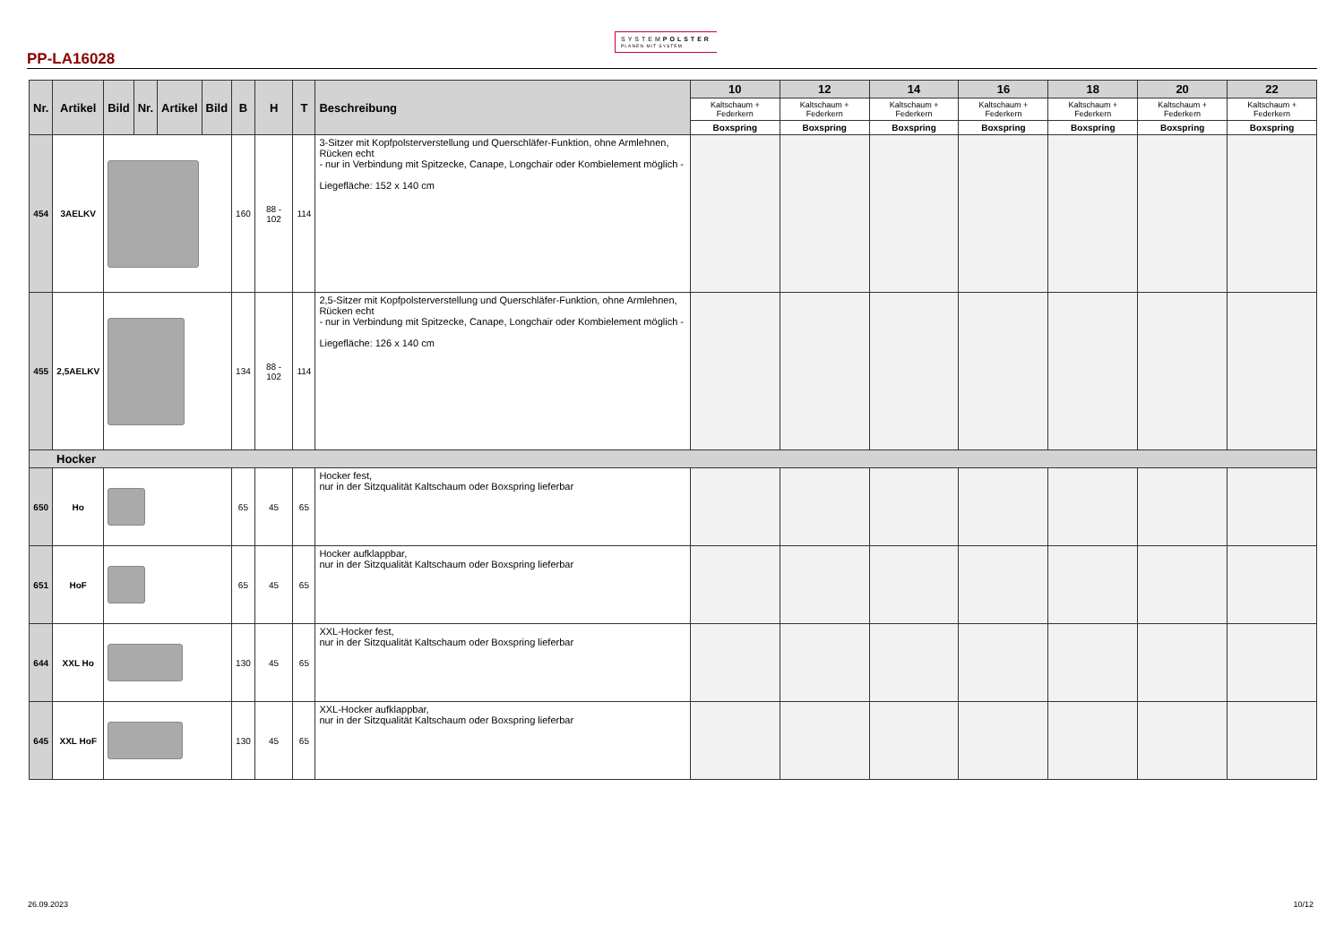PP-LA16028
SYSTEMPOLSTER
PLANEN MIT SYSTEM
| Nr. | Artikel | Bild | Nr. | Artikel | Bild | B | H | T | Beschreibung | 10 | 12 | 14 | 16 | 18 | 20 | 22 |
| --- | --- | --- | --- | --- | --- | --- | --- | --- | --- | --- | --- | --- | --- | --- | --- | --- |
| | | | | | | | | | | Kaltschaum + Federkern | Kaltschaum + Federkern | Kaltschaum + Federkern | Kaltschaum + Federkern | Kaltschaum + Federkern | Kaltschaum + Federkern | Kaltschaum + Federkern |
| | | | | | | | | | | Boxspring | Boxspring | Boxspring | Boxspring | Boxspring | Boxspring | Boxspring |
| 454 | 3AELKV | | | | | 160 | 88 - 102 | 114 | 3-Sitzer mit Kopfpolsterverstellung und Querschläfer-Funktion, ohne Armlehnen, Rücken echt - nur in Verbindung mit Spitzecke, Canape, Longchair oder Kombielement möglich - Liegefläche: 152 x 140 cm | | | | | | | |
| 455 | 2,5AELKV | | | | | 134 | 88 - 102 | 114 | 2,5-Sitzer mit Kopfpolsterverstellung und Querschläfer-Funktion, ohne Armlehnen, Rücken echt - nur in Verbindung mit Spitzecke, Canape, Longchair oder Kombielement möglich - Liegefläche: 126 x 140 cm | | | | | | | |
| Hocker | | | | | | | | | | | | | | | | |
| 650 | Ho | | | | | 65 | 45 | 65 | Hocker fest, nur in der Sitzqualität Kaltschaum oder Boxspring lieferbar | | | | | | | |
| 651 | HoF | | | | | 65 | 45 | 65 | Hocker aufklappbar, nur in der Sitzqualität Kaltschaum oder Boxspring lieferbar | | | | | | | |
| 644 | XXL Ho | | | | | 130 | 45 | 65 | XXL-Hocker fest, nur in der Sitzqualität Kaltschaum oder Boxspring lieferbar | | | | | | | |
| 645 | XXL HoF | | | | | 130 | 45 | 65 | XXL-Hocker aufklappbar, nur in der Sitzqualität Kaltschaum oder Boxspring lieferbar | | | | | | | |
26.09.2023 10/12